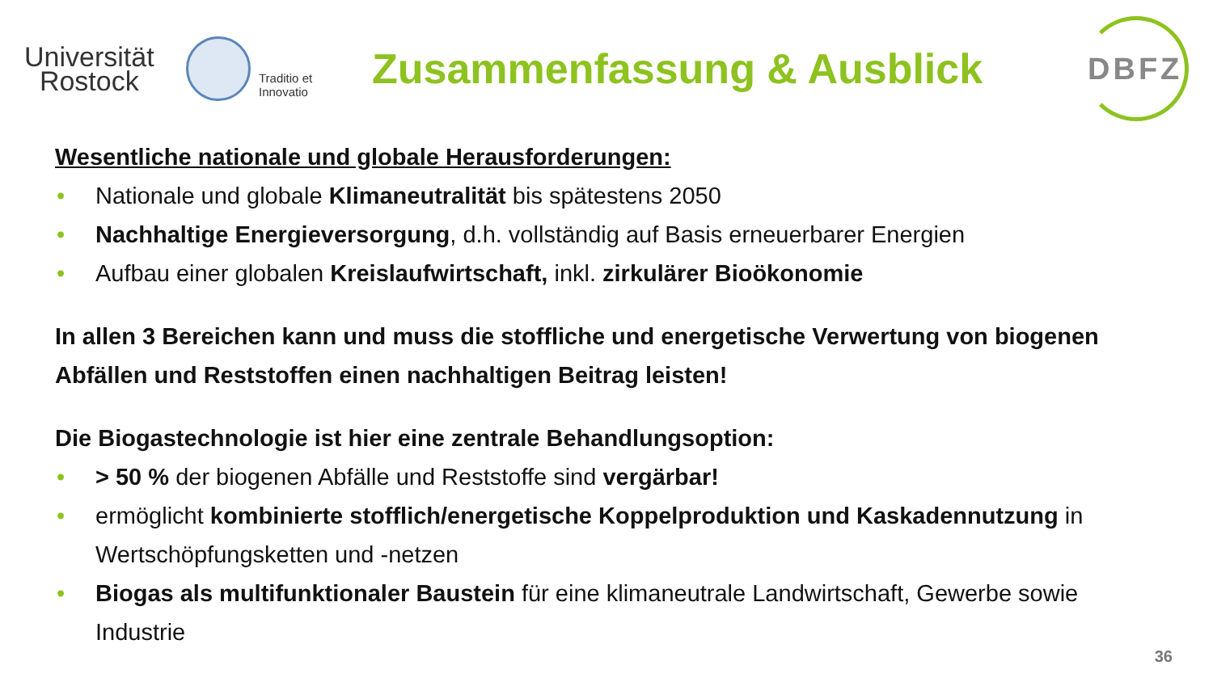Universität
Rostock
Traditio et Innovatio
Zusammenfassung & Ausblick
DBFZ
Wesentliche nationale und globale Herausforderungen:
• Nationale und globale Klimaneutralität bis spätestens 2050
• Nachhaltige Energieversorgung, d.h. vollständig auf Basis erneuerbarer Energien
• Aufbau einer globalen Kreislaufwirtschaft, inkl. zirkulärer Bioökonomie
In allen 3 Bereichen kann und muss die stoffliche und energetische Verwertung von biogenen Abfällen und Reststoffen einen nachhaltigen Beitrag leisten!
Die Biogastechnologie ist hier eine zentrale Behandlungsoption:
• > 50 % der biogenen Abfälle und Reststoffe sind vergärbar!
• ermöglicht kombinierte stofflich/energetische Koppelproduktion und Kaskadennutzung in Wertschöpfungsketten und -netzen
• Biogas als multifunktionaler Baustein für eine klimaneutrale Landwirtschaft, Gewerbe sowie Industrie
36